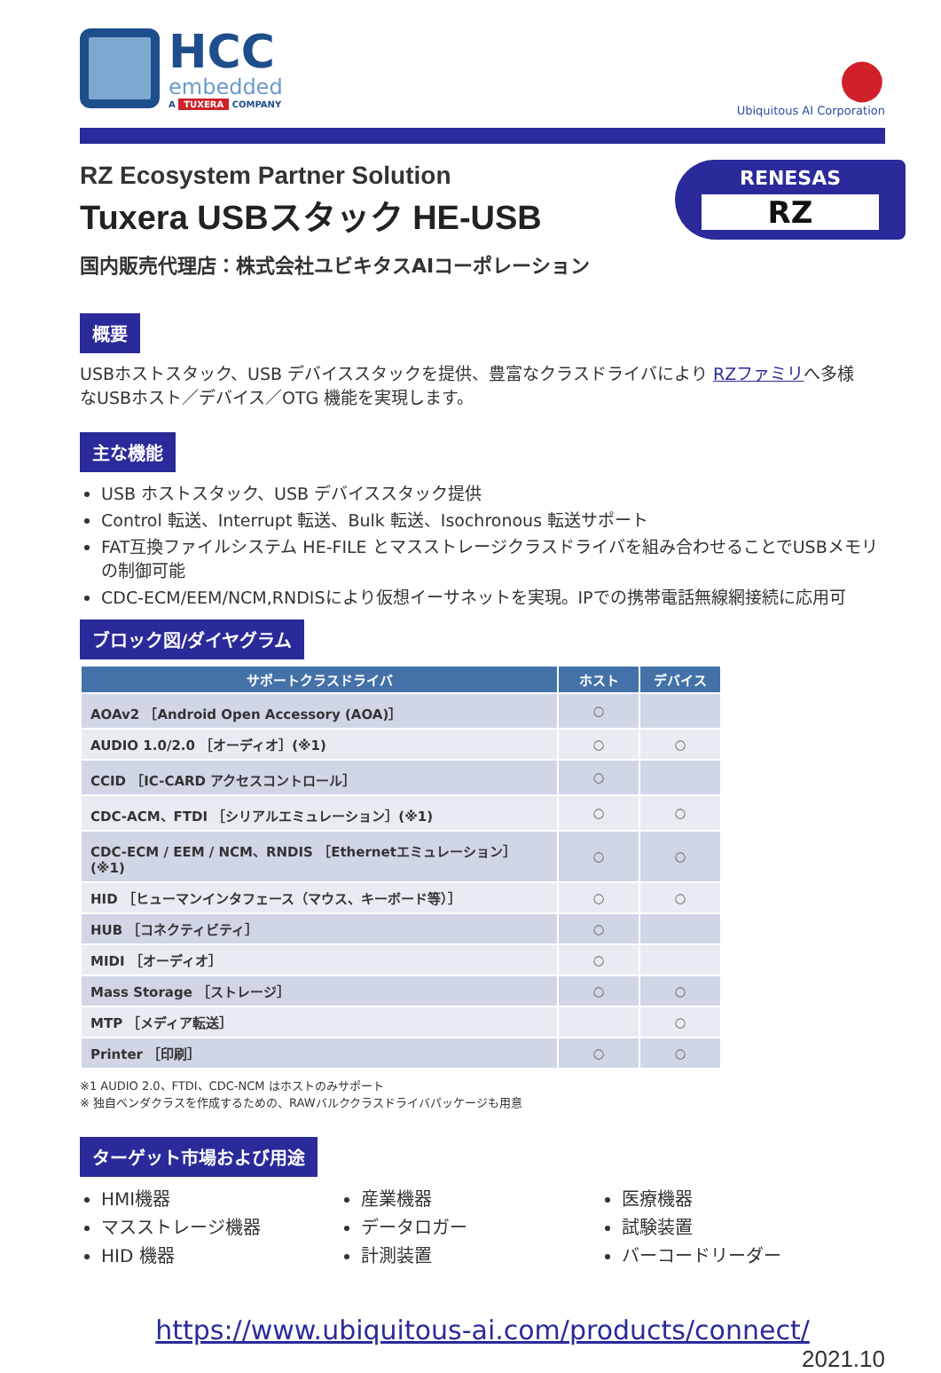HCC
embedded
A TUXERA COMPANY
●
Ubiquitous AI Corporation
RENESAS
RZ
RZ Ecosystem Partner Solution
Tuxera USBスタック HE-USB
国内販売代理店：株式会社ユビキタスAIコーポレーション
概要
USBホストスタック、USB デバイススタックを提供、豊富なクラスドライバにより RZファミリへ多様なUSBホスト／デバイス／OTG 機能を実現します。
主な機能
USB ホストスタック、USB デバイススタック提供
Control 転送、Interrupt 転送、Bulk 転送、Isochronous 転送サポート
FAT互換ファイルシステム HE-FILE とマスストレージクラスドライバを組み合わせることでUSBメモリの制御可能
CDC-ECM/EEM/NCM,RNDISにより仮想イーサネットを実現。IPでの携帯電話無線網接続に応用可
ブロック図/ダイヤグラム
| サポートクラスドライバ | ホスト | デバイス |
| --- | --- | --- |
| AOAv2 ［Android Open Accessory (AOA)］ | ○ | |
| AUDIO 1.0/2.0 ［オーディオ］(※1) | ○ | ○ |
| CCID ［IC-CARD アクセスコントロール］ | ○ | |
| CDC-ACM、FTDI ［シリアルエミュレーション］(※1) | ○ | ○ |
| CDC-ECM / EEM / NCM、RNDIS ［Ethernetエミュレーション］(※1) | ○ | ○ |
| HID ［ヒューマンインタフェース（マウス、キーボード等）］ | ○ | ○ |
| HUB ［コネクティビティ］ | ○ | |
| MIDI ［オーディオ］ | ○ | |
| Mass Storage ［ストレージ］ | ○ | ○ |
| MTP ［メディア転送］ | | ○ |
| Printer ［印刷］ | ○ | ○ |
※1 AUDIO 2.0、FTDI、CDC-NCM はホストのみサポート
※ 独自ベンダクラスを作成するための、RAWバルククラスドライバパッケージも用意
ターゲット市場および用途
HMI機器
マスストレージ機器
HID 機器
産業機器
データロガー
計測装置
医療機器
試験装置
バーコードリーダー
https://www.ubiquitous-ai.com/products/connect/
2021.10